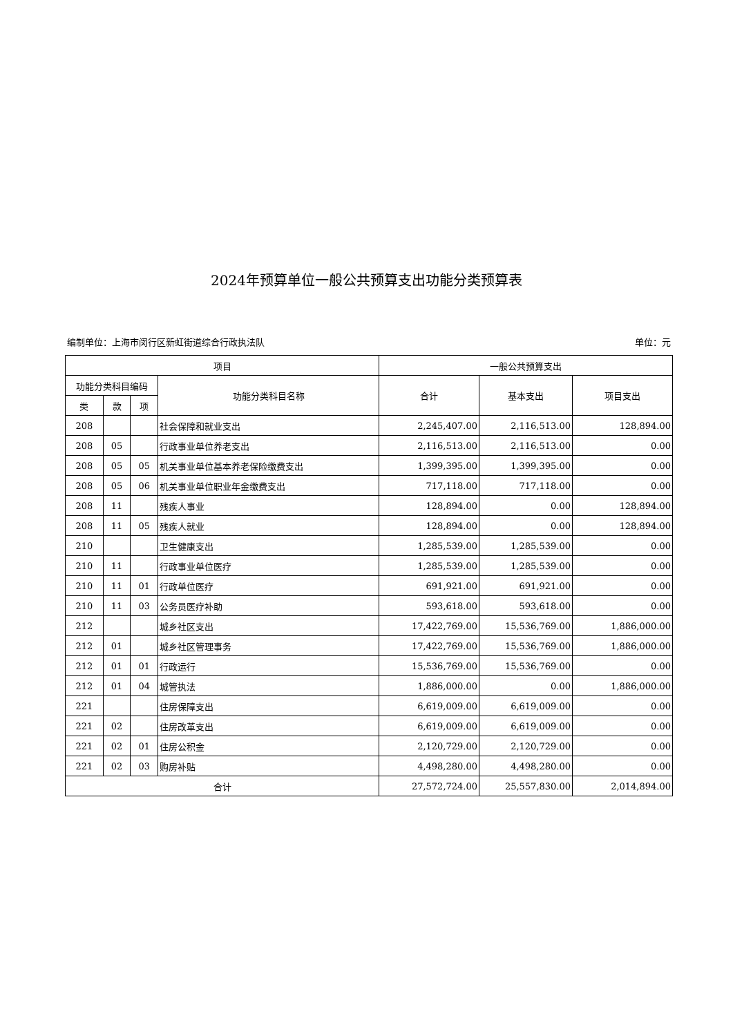2024年预算单位一般公共预算支出功能分类预算表
编制单位：上海市闵行区新虹街道综合行政执法队 单位：元
| 项目 | | | | 一般公共预算支出 | | |
| --- | --- | --- | --- | --- | --- | --- |
| 功能分类科目编码 | | | 功能分类科目名称 | 合计 | 基本支出 | 项目支出 |
| 类 | 款 | 项 | | | | |
| 208 | | | 社会保障和就业支出 | 2,245,407.00 | 2,116,513.00 | 128,894.00 |
| 208 | 05 | | 行政事业单位养老支出 | 2,116,513.00 | 2,116,513.00 | 0.00 |
| 208 | 05 | 05 | 机关事业单位基本养老保险缴费支出 | 1,399,395.00 | 1,399,395.00 | 0.00 |
| 208 | 05 | 06 | 机关事业单位职业年金缴费支出 | 717,118.00 | 717,118.00 | 0.00 |
| 208 | 11 | | 残疾人事业 | 128,894.00 | 0.00 | 128,894.00 |
| 208 | 11 | 05 | 残疾人就业 | 128,894.00 | 0.00 | 128,894.00 |
| 210 | | | 卫生健康支出 | 1,285,539.00 | 1,285,539.00 | 0.00 |
| 210 | 11 | | 行政事业单位医疗 | 1,285,539.00 | 1,285,539.00 | 0.00 |
| 210 | 11 | 01 | 行政单位医疗 | 691,921.00 | 691,921.00 | 0.00 |
| 210 | 11 | 03 | 公务员医疗补助 | 593,618.00 | 593,618.00 | 0.00 |
| 212 | | | 城乡社区支出 | 17,422,769.00 | 15,536,769.00 | 1,886,000.00 |
| 212 | 01 | | 城乡社区管理事务 | 17,422,769.00 | 15,536,769.00 | 1,886,000.00 |
| 212 | 01 | 01 | 行政运行 | 15,536,769.00 | 15,536,769.00 | 0.00 |
| 212 | 01 | 04 | 城管执法 | 1,886,000.00 | 0.00 | 1,886,000.00 |
| 221 | | | 住房保障支出 | 6,619,009.00 | 6,619,009.00 | 0.00 |
| 221 | 02 | | 住房改革支出 | 6,619,009.00 | 6,619,009.00 | 0.00 |
| 221 | 02 | 01 | 住房公积金 | 2,120,729.00 | 2,120,729.00 | 0.00 |
| 221 | 02 | 03 | 购房补贴 | 4,498,280.00 | 4,498,280.00 | 0.00 |
| 合计 | | | | 27,572,724.00 | 25,557,830.00 | 2,014,894.00 |